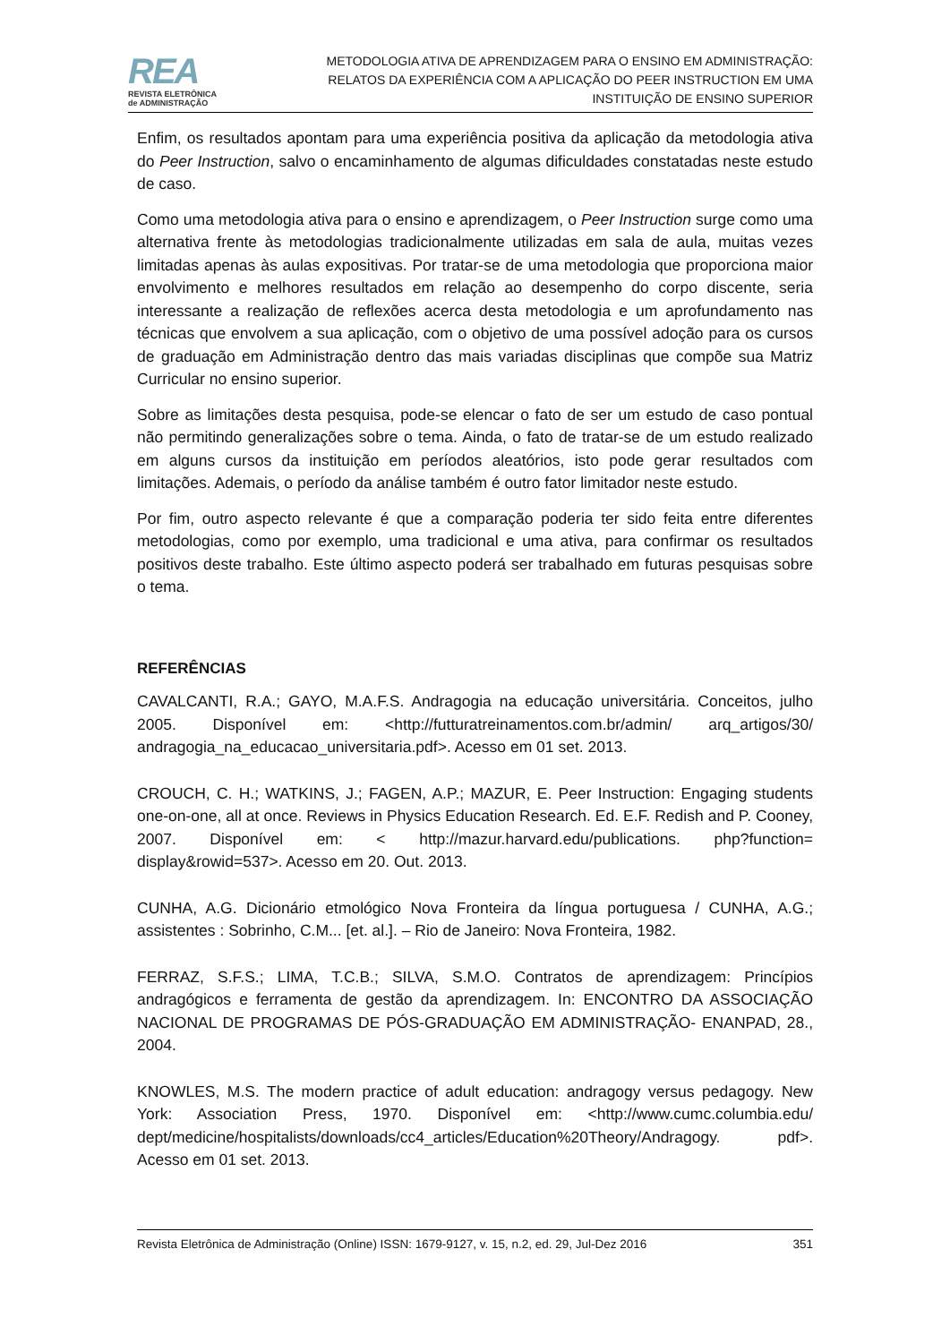REA
REVISTA ELETRÔNICA
de ADMINISTRAÇÃO
METODOLOGIA ATIVA DE APRENDIZAGEM PARA O ENSINO EM ADMINISTRAÇÃO:
RELATOS DA EXPERIÊNCIA COM A APLICAÇÃO DO PEER INSTRUCTION EM UMA
INSTITUIÇÃO DE ENSINO SUPERIOR
Enfim, os resultados apontam para uma experiência positiva da aplicação da metodologia ativa do Peer Instruction, salvo o encaminhamento de algumas dificuldades constatadas neste estudo de caso.
Como uma metodologia ativa para o ensino e aprendizagem, o Peer Instruction surge como uma alternativa frente às metodologias tradicionalmente utilizadas em sala de aula, muitas vezes limitadas apenas às aulas expositivas. Por tratar-se de uma metodologia que proporciona maior envolvimento e melhores resultados em relação ao desempenho do corpo discente, seria interessante a realização de reflexões acerca desta metodologia e um aprofundamento nas técnicas que envolvem a sua aplicação, com o objetivo de uma possível adoção para os cursos de graduação em Administração dentro das mais variadas disciplinas que compõe sua Matriz Curricular no ensino superior.
Sobre as limitações desta pesquisa, pode-se elencar o fato de ser um estudo de caso pontual não permitindo generalizações sobre o tema. Ainda, o fato de tratar-se de um estudo realizado em alguns cursos da instituição em períodos aleatórios, isto pode gerar resultados com limitações. Ademais, o período da análise também é outro fator limitador neste estudo.
Por fim, outro aspecto relevante é que a comparação poderia ter sido feita entre diferentes metodologias, como por exemplo, uma tradicional e uma ativa, para confirmar os resultados positivos deste trabalho. Este último aspecto poderá ser trabalhado em futuras pesquisas sobre o tema.
REFERÊNCIAS
CAVALCANTI, R.A.; GAYO, M.A.F.S. Andragogia na educação universitária. Conceitos, julho 2005. Disponível em: <http://futturatreinamentos.com.br/admin/ arq_artigos/30/ andragogia_na_educacao_universitaria.pdf>. Acesso em 01 set. 2013.
CROUCH, C. H.; WATKINS, J.; FAGEN, A.P.; MAZUR, E. Peer Instruction: Engaging students one-on-one, all at once. Reviews in Physics Education Research. Ed. E.F. Redish and P. Cooney, 2007. Disponível em: < http://mazur.harvard.edu/publications. php?function= display&rowid=537>. Acesso em 20. Out. 2013.
CUNHA, A.G. Dicionário etmológico Nova Fronteira da língua portuguesa / CUNHA, A.G.; assistentes : Sobrinho, C.M... [et. al.]. – Rio de Janeiro: Nova Fronteira, 1982.
FERRAZ, S.F.S.; LIMA, T.C.B.; SILVA, S.M.O. Contratos de aprendizagem: Princípios andragógicos e ferramenta de gestão da aprendizagem. In: ENCONTRO DA ASSOCIAÇÃO NACIONAL DE PROGRAMAS DE PÓS-GRADUAÇÃO EM ADMINISTRAÇÃO- ENANPAD, 28., 2004.
KNOWLES, M.S. The modern practice of adult education: andragogy versus pedagogy. New York: Association Press, 1970. Disponível em: <http://www.cumc.columbia.edu/ dept/medicine/hospitalists/downloads/cc4_articles/Education%20Theory/Andragogy. pdf>. Acesso em 01 set. 2013.
Revista Eletrônica de Administração (Online) ISSN: 1679-9127, v. 15, n.2, ed. 29, Jul-Dez 2016 351